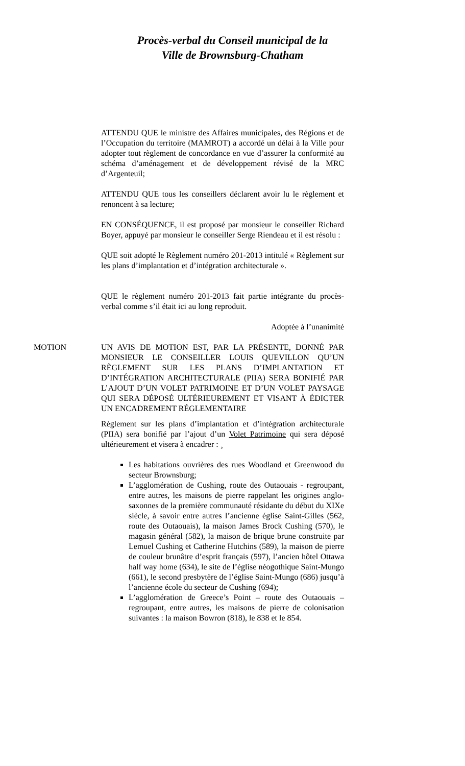Procès-verbal du Conseil municipal de la
Ville de Brownsburg-Chatham
ATTENDU QUE le ministre des Affaires municipales, des Régions et de l’Occupation du territoire (MAMROT) a accordé un délai à la Ville pour adopter tout règlement de concordance en vue d’assurer la conformité au schéma d’aménagement et de développement révisé de la MRC d’Argenteuil;
ATTENDU QUE tous les conseillers déclarent avoir lu le règlement et renoncent à sa lecture;
EN CONSÉQUENCE, il est proposé par monsieur le conseiller Richard Boyer, appuyé par monsieur le conseiller Serge Riendeau et il est résolu :
QUE soit adopté le Règlement numéro 201-2013 intitulé « Règlement sur les plans d’implantation et d’intégration architecturale ».
QUE le règlement numéro 201-2013 fait partie intégrante du procès-verbal comme s’il était ici au long reproduit.
Adoptée à l’unanimité
MOTION UN AVIS DE MOTION EST, PAR LA PRÉSENTE, DONNÉ PAR MONSIEUR LE CONSEILLER LOUIS QUEVILLON QU’UN RÈGLEMENT SUR LES PLANS D’IMPLANTATION ET D’INTÉGRATION ARCHITECTURALE (PIIA) SERA BONIFIÉ PAR L’AJOUT D’UN VOLET PATRIMOINE ET D’UN VOLET PAYSAGE QUI SERA DÉPOSÉ ULTÉRIEUREMENT ET VISANT À ÉDICTER UN ENCADREMENT RÉGLEMENTAIRE
Règlement sur les plans d’implantation et d’intégration architecturale (PIIA) sera bonifié par l’ajout d’un Volet Patrimoine qui sera déposé ultérieurement et visera à encadrer : ¸
Les habitations ouvrières des rues Woodland et Greenwood du secteur Brownsburg;
L’agglomération de Cushing, route des Outaouais - regroupant, entre autres, les maisons de pierre rappelant les origines anglo-saxonnes de la première communauté résidante du début du XIXe siècle, à savoir entre autres l’ancienne église Saint-Gilles (562, route des Outaouais), la maison James Brock Cushing (570), le magasin général (582), la maison de brique brune construite par Lemuel Cushing et Catherine Hutchins (589), la maison de pierre de couleur brunâtre d’esprit français (597), l’ancien hôtel Ottawa half way home (634), le site de l’église néogothique Saint-Mungo (661), le second presbytère de l’église Saint-Mungo (686) jusqu’à l’ancienne école du secteur de Cushing (694);
L’agglomération de Greece’s Point – route des Outaouais – regroupant, entre autres, les maisons de pierre de colonisation suivantes : la maison Bowron (818), le 838 et le 854.